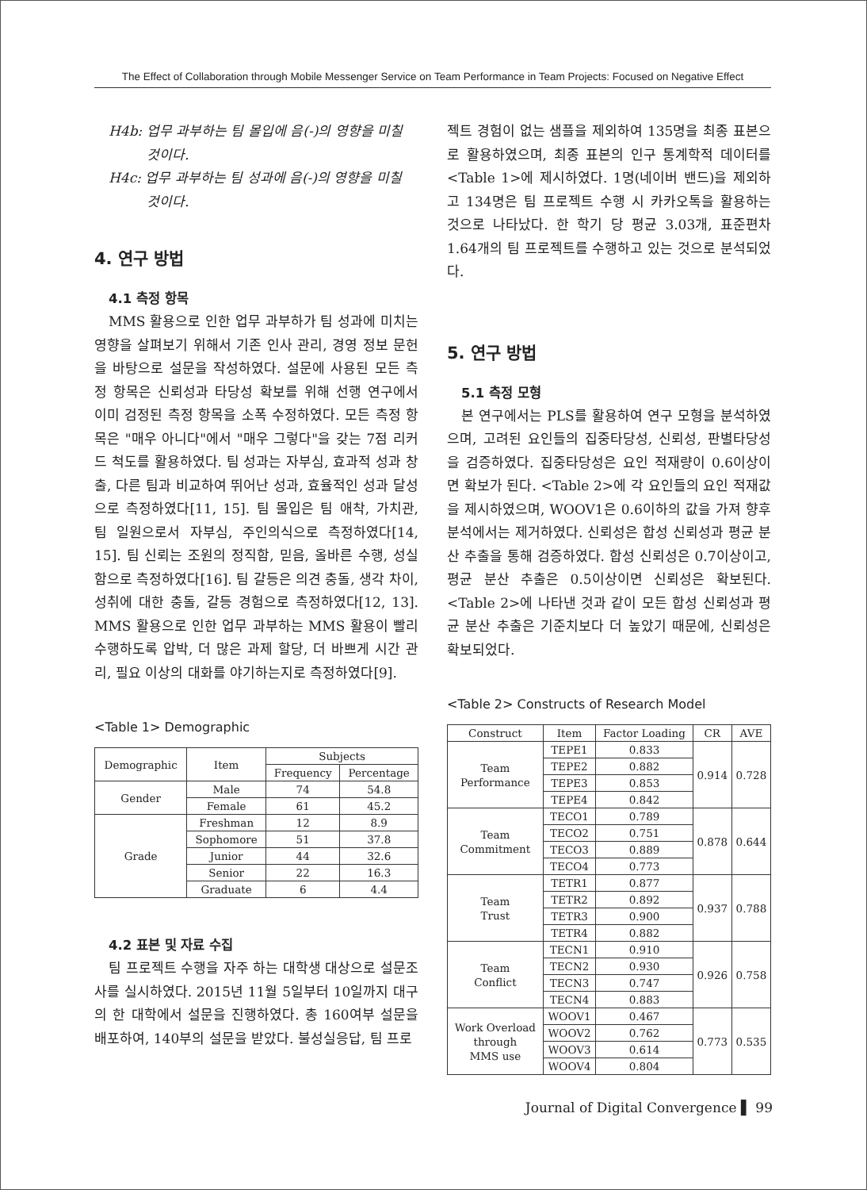The Effect of Collaboration through Mobile Messenger Service on Team Performance in Team Projects: Focused on Negative Effect
H4b: 업무 과부하는 팀 몰입에 음(-)의 영향을 미칠 것이다.
H4c: 업무 과부하는 팀 성과에 음(-)의 영향을 미칠 것이다.
4. 연구 방법
4.1 측정 항목
MMS 활용으로 인한 업무 과부하가 팀 성과에 미치는 영향을 살펴보기 위해서 기존 인사 관리, 경영 정보 문헌을 바탕으로 설문을 작성하였다. 설문에 사용된 모든 측정 항목은 신뢰성과 타당성 확보를 위해 선행 연구에서 이미 검정된 측정 항목을 소폭 수정하였다. 모든 측정 항목은 "매우 아니다"에서 "매우 그렇다"을 갖는 7점 리커드 척도를 활용하였다. 팀 성과는 자부심, 효과적 성과 창출, 다른 팀과 비교하여 뛰어난 성과, 효율적인 성과 달성으로 측정하였다[11, 15]. 팀 몰입은 팀 애착, 가치관, 팀 일원으로서 자부심, 주인의식으로 측정하였다[14, 15]. 팀 신뢰는 조원의 정직함, 믿음, 올바른 수행, 성실함으로 측정하였다[16]. 팀 갈등은 의견 충돌, 생각 차이, 성취에 대한 충돌, 갈등 경험으로 측정하였다[12, 13]. MMS 활용으로 인한 업무 과부하는 MMS 활용이 빨리 수행하도록 압박, 더 많은 과제 할당, 더 바쁘게 시간 관리, 필요 이상의 대화를 야기하는지로 측정하였다[9].
<Table 1> Demographic
| Demographic | Item | Subjects | |
| --- | --- | --- | --- |
| | | Frequency | Percentage |
| Gender | Male | 74 | 54.8 |
| | Female | 61 | 45.2 |
| Grade | Freshman | 12 | 8.9 |
| | Sophomore | 51 | 37.8 |
| | Junior | 44 | 32.6 |
| | Senior | 22 | 16.3 |
| | Graduate | 6 | 4.4 |
4.2 표본 및 자료 수집
팀 프로젝트 수행을 자주 하는 대학생 대상으로 설문조사를 실시하였다. 2015년 11월 5일부터 10일까지 대구의 한 대학에서 설문을 진행하였다. 총 160여부 설문을 배포하여, 140부의 설문을 받았다. 불성실응답, 팀 프로
젝트 경험이 없는 샘플을 제외하여 135명을 최종 표본으로 활용하였으며, 최종 표본의 인구 통계학적 데이터를 <Table 1>에 제시하였다. 1명(네이버 밴드)을 제외하고 134명은 팀 프로젝트 수행 시 카카오톡을 활용하는 것으로 나타났다. 한 학기 당 평균 3.03개, 표준편차 1.64개의 팀 프로젝트를 수행하고 있는 것으로 분석되었다.
5. 연구 방법
5.1 측정 모형
본 연구에서는 PLS를 활용하여 연구 모형을 분석하였으며, 고려된 요인들의 집중타당성, 신뢰성, 판별타당성을 검증하였다. 집중타당성은 요인 적재량이 0.6이상이면 확보가 된다. <Table 2>에 각 요인들의 요인 적재값을 제시하였으며, WOOV1은 0.6이하의 값을 가져 향후 분석에서는 제거하였다. 신뢰성은 합성 신뢰성과 평균 분산 추출을 통해 검증하였다. 합성 신뢰성은 0.7이상이고, 평균 분산 추출은 0.5이상이면 신뢰성은 확보된다. <Table 2>에 나타낸 것과 같이 모든 합성 신뢰성과 평균 분산 추출은 기준치보다 더 높았기 때문에, 신뢰성은 확보되었다.
<Table 2> Constructs of Research Model
| Construct | Item | Factor Loading | CR | AVE |
| --- | --- | --- | --- | --- |
| Team Performance | TEPE1 | 0.833 | 0.914 | 0.728 |
| | TEPE2 | 0.882 | | |
| | TEPE3 | 0.853 | | |
| | TEPE4 | 0.842 | | |
| Team Commitment | TECO1 | 0.789 | 0.878 | 0.644 |
| | TECO2 | 0.751 | | |
| | TECO3 | 0.889 | | |
| | TECO4 | 0.773 | | |
| Team Trust | TETR1 | 0.877 | 0.937 | 0.788 |
| | TETR2 | 0.892 | | |
| | TETR3 | 0.900 | | |
| | TETR4 | 0.882 | | |
| Team Conflict | TECN1 | 0.910 | 0.926 | 0.758 |
| | TECN2 | 0.930 | | |
| | TECN3 | 0.747 | | |
| | TECN4 | 0.883 | | |
| Work Overload through MMS use | WOOV1 | 0.467 | 0.773 | 0.535 |
| | WOOV2 | 0.762 | | |
| | WOOV3 | 0.614 | | |
| | WOOV4 | 0.804 | | |
Journal of Digital Convergence ▌ 99